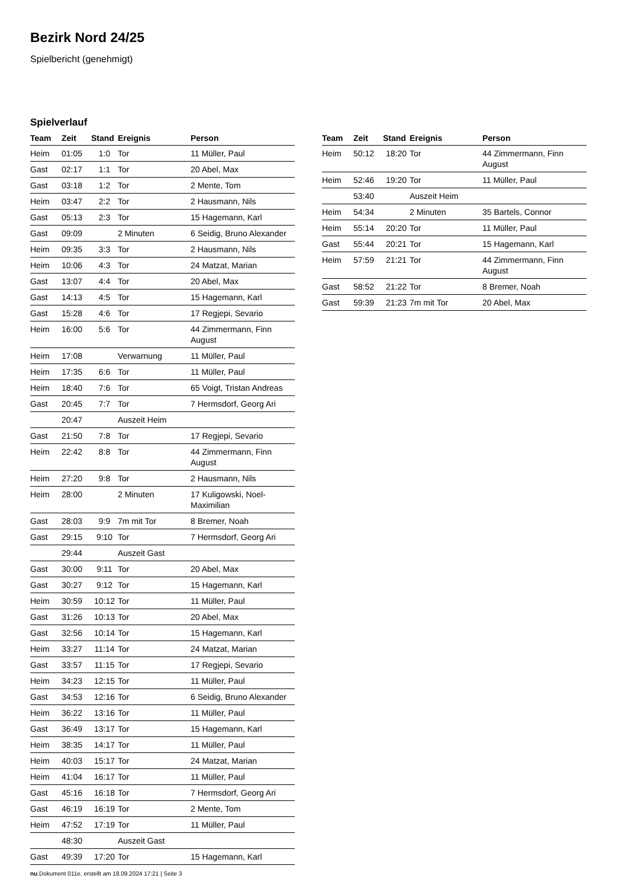Bezirk Nord 24/25
Spielbericht (genehmigt)
Spielverlauf
| Team | Zeit | Stand | Ereignis | Person |
| --- | --- | --- | --- | --- |
| Heim | 01:05 | 1:0 | Tor | 11 Müller, Paul |
| Gast | 02:17 | 1:1 | Tor | 20 Abel, Max |
| Gast | 03:18 | 1:2 | Tor | 2 Mente, Tom |
| Heim | 03:47 | 2:2 | Tor | 2 Hausmann, Nils |
| Gast | 05:13 | 2:3 | Tor | 15 Hagemann, Karl |
| Gast | 09:09 | | 2 Minuten | 6 Seidig, Bruno Alexander |
| Heim | 09:35 | 3:3 | Tor | 2 Hausmann, Nils |
| Heim | 10:06 | 4:3 | Tor | 24 Matzat, Marian |
| Gast | 13:07 | 4:4 | Tor | 20 Abel, Max |
| Gast | 14:13 | 4:5 | Tor | 15 Hagemann, Karl |
| Gast | 15:28 | 4:6 | Tor | 17 Regjepi, Sevario |
| Heim | 16:00 | 5:6 | Tor | 44 Zimmermann, Finn August |
| Heim | 17:08 | | Verwarnung | 11 Müller, Paul |
| Heim | 17:35 | 6:6 | Tor | 11 Müller, Paul |
| Heim | 18:40 | 7:6 | Tor | 65 Voigt, Tristan Andreas |
| Gast | 20:45 | 7:7 | Tor | 7 Hermsdorf, Georg Ari |
| | 20:47 | | Auszeit Heim | |
| Gast | 21:50 | 7:8 | Tor | 17 Regjepi, Sevario |
| Heim | 22:42 | 8:8 | Tor | 44 Zimmermann, Finn August |
| Heim | 27:20 | 9:8 | Tor | 2 Hausmann, Nils |
| Heim | 28:00 | | 2 Minuten | 17 Kuligowski, Noel- Maximilian |
| Gast | 28:03 | 9:9 | 7m mit Tor | 8 Bremer, Noah |
| Gast | 29:15 | 9:10 | Tor | 7 Hermsdorf, Georg Ari |
| | 29:44 | | Auszeit Gast | |
| Gast | 30:00 | 9:11 | Tor | 20 Abel, Max |
| Gast | 30:27 | 9:12 | Tor | 15 Hagemann, Karl |
| Heim | 30:59 | 10:12 | Tor | 11 Müller, Paul |
| Gast | 31:26 | 10:13 | Tor | 20 Abel, Max |
| Gast | 32:56 | 10:14 | Tor | 15 Hagemann, Karl |
| Heim | 33:27 | 11:14 | Tor | 24 Matzat, Marian |
| Gast | 33:57 | 11:15 | Tor | 17 Regjepi, Sevario |
| Heim | 34:23 | 12:15 | Tor | 11 Müller, Paul |
| Gast | 34:53 | 12:16 | Tor | 6 Seidig, Bruno Alexander |
| Heim | 36:22 | 13:16 | Tor | 11 Müller, Paul |
| Gast | 36:49 | 13:17 | Tor | 15 Hagemann, Karl |
| Heim | 38:35 | 14:17 | Tor | 11 Müller, Paul |
| Heim | 40:03 | 15:17 | Tor | 24 Matzat, Marian |
| Heim | 41:04 | 16:17 | Tor | 11 Müller, Paul |
| Gast | 45:16 | 16:18 | Tor | 7 Hermsdorf, Georg Ari |
| Gast | 46:19 | 16:19 | Tor | 2 Mente, Tom |
| Heim | 47:52 | 17:19 | Tor | 11 Müller, Paul |
| | 48:30 | | Auszeit Gast | |
| Gast | 49:39 | 17:20 | Tor | 15 Hagemann, Karl |
| Team | Zeit | Stand | Ereignis | Person |
| --- | --- | --- | --- | --- |
| Heim | 50:12 | 18:20 | Tor | 44 Zimmermann, Finn August |
| Heim | 52:46 | 19:20 | Tor | 11 Müller, Paul |
| | 53:40 | | Auszeit Heim | |
| Heim | 54:34 | | 2 Minuten | 35 Bartels, Connor |
| Heim | 55:14 | 20:20 | Tor | 11 Müller, Paul |
| Gast | 55:44 | 20:21 | Tor | 15 Hagemann, Karl |
| Heim | 57:59 | 21:21 | Tor | 44 Zimmermann, Finn August |
| Gast | 58:52 | 21:22 | Tor | 8 Bremer, Noah |
| Gast | 59:39 | 21:23 | 7m mit Tor | 20 Abel, Max |
nu.Dokument 011e, erstellt am 18.09.2024 17:21 | Seite 3